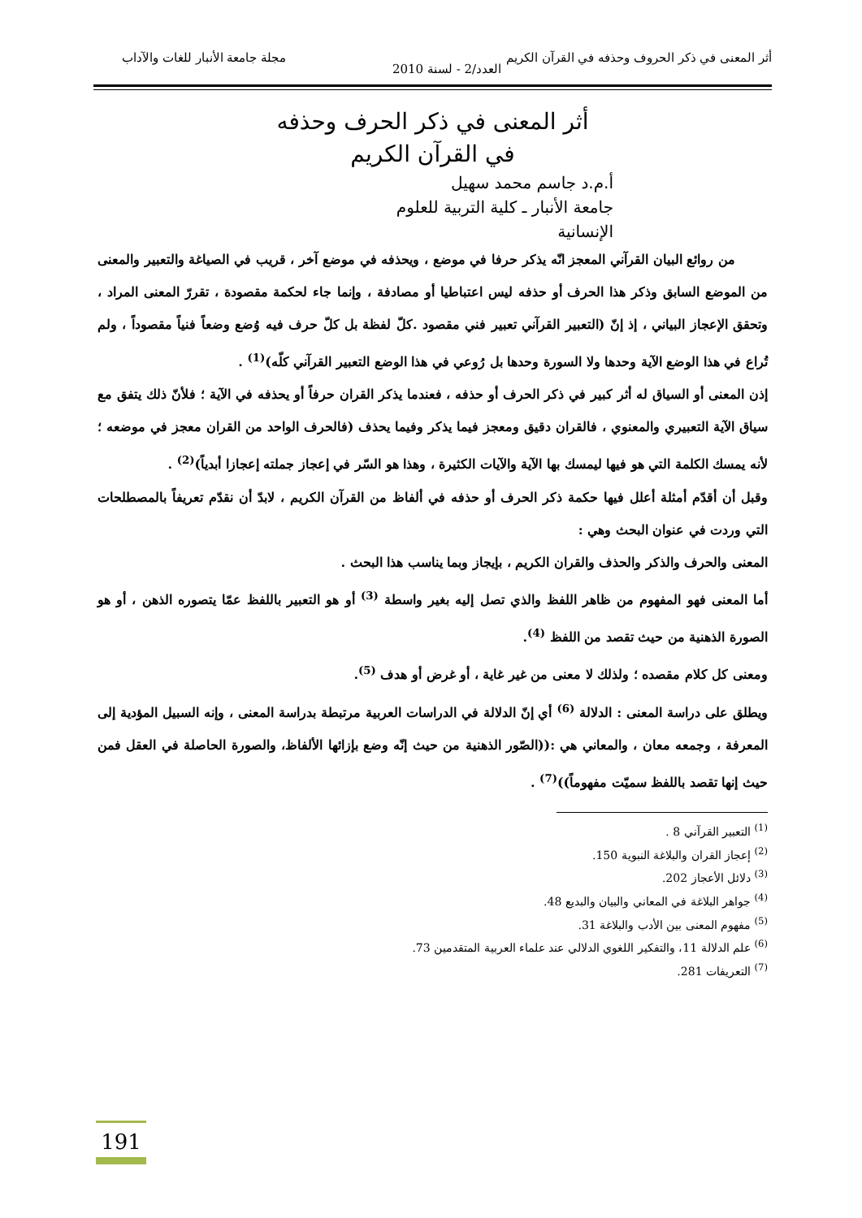أثر المعنى في ذكر الحروف وحذفه في القرآن الكريم مجلة جامعة الأنبار للغات والآداب
العدد/2 - لسنة 2010
أثر المعنى في ذكر الحرف وحذفه
في القرآن الكريم
أ.م.د جاسم محمد سهيل
جامعة الأنبار ـ كلية التربية للعلوم الإنسانية
من روائع البيان القرآني المعجز انّه يذكر حرفا في موضع ، ويحذفه في موضع آخر ، قريب في الصياغة والتعبير والمعنى من الموضع السابق وذكر هذا الحرف أو حذفه ليس اعتباطيا أو مصادفة ، وإنما جاء لحكمة مقصودة ، تقررّ المعنى المراد ، وتحقق الإعجاز البياني ، إذ إنّ (التعبير القرآني تعبير فني مقصود .كلّ لفظة بل كلّ حرف فيه وُضع وضعاً فنياً مقصوداً ، ولم تُراع في هذا الوضع الآية وحدها ولا السورة وحدها بل رُوعي في هذا الوضع التعبير القرآني كلّه)<sup>(1)</sup> .
إذن المعنى أو السياق له أثر كبير في ذكر الحرف أو حذفه ، فعندما يذكر القران حرفاً أو يحذفه في الآية ؛ فلأنّ ذلك يتفق مع سياق الآية التعبيري والمعنوي ، فالقران دقيق ومعجز فيما يذكر وفيما يحذف (فالحرف الواحد من القران معجز في موضعه ؛ لأنه يمسك الكلمة التي هو فيها ليمسك بها الآية والآيات الكثيرة ، وهذا هو السّر في إعجاز جملته إعجازا أبدياً)<sup>(2)</sup> .
وقبل أن أقدّم أمثلة أعلل فيها حكمة ذكر الحرف أو حذفه في ألفاظ من القرآن الكريم ، لابدّ أن نقدّم تعريفاً بالمصطلحات التي وردت في عنوان البحث وهي :
المعنى والحرف والذكر والحذف والقران الكريم ، بإيجاز وبما يناسب هذا البحث .
أما المعنى فهو المفهوم من ظاهر اللفظ والذي تصل إليه بغير واسطة <sup>(3)</sup> أو هو التعبير باللفظ عمّا يتصوره الذهن ، أو هو الصورة الذهنية من حيث تقصد من اللفظ <sup>(4)</sup>.
ومعنى كل كلام مقصده ؛ ولذلك لا معنى من غير غاية ، أو غرض أو هدف <sup>(5)</sup>.
ويطلق على دراسة المعنى : الدلالة <sup>(6)</sup> أي إنّ الدلالة في الدراسات العربية مرتبطة بدراسة المعنى ، وإنه السبيل المؤدية إلى المعرفة ، وجمعه معان ، والمعاني هي :((الصّور الذهنية من حيث إنّه وضع بإزائها الألفاظ، والصورة الحاصلة في العقل فمن حيث إنها تقصد باللفظ سميّت مفهوماً))<sup>(7)</sup> .
<sup>(1)</sup> التعبير القرآني 8 .
<sup>(2)</sup> إعجاز القران والبلاغة النبوية 150.
<sup>(3)</sup> دلائل الأعجاز 202.
<sup>(4)</sup> جواهر البلاغة في المعاني والبيان والبديع 48.
<sup>(5)</sup> مفهوم المعنى بين الأدب والبلاغة 31.
<sup>(6)</sup> علم الدلالة 11، والتفكير اللغوي الدلالي عند علماء العربية المتقدمين 73.
<sup>(7)</sup> التعريفات 281.
191